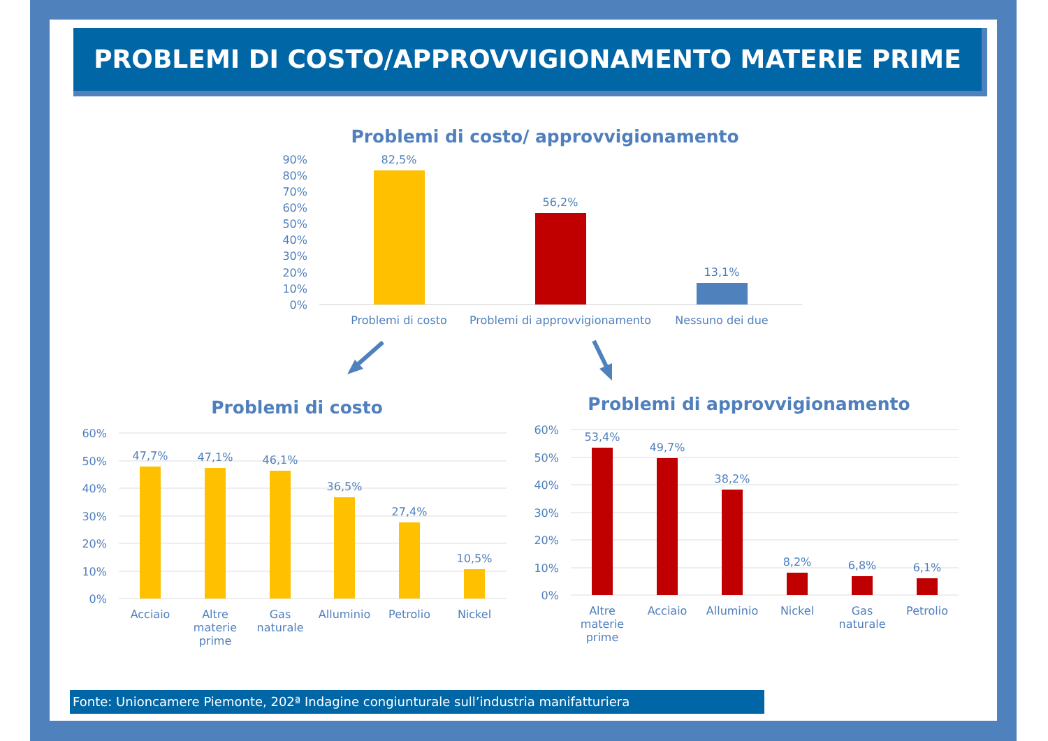PROBLEMI DI COSTO/APPROVVIGIONAMENTO MATERIE PRIME
Problemi di costo/ approvvigionamento
90%
80%
70%
60%
50%
40%
30%
20%
10%
0%
82,5%
56,2%
13,1%
Problemi di costo
Problemi di approvvigionamento
Nessuno dei due
Problemi di costo
Problemi di approvvigionamento
60%
50%
40%
30%
20%
10%
0%
60%
50%
40%
30%
20%
10%
0%
47,7%
47,1%
46,1%
36,5%
27,4%
10,5%
Acciaio
Altre
materie
prime
Gas
naturale
Alluminio
Petrolio
Nickel
53,4%
49,7%
38,2%
8,2%
6,8%
6,1%
Altre
materie
prime
Acciaio
Alluminio
Nickel
Gas
naturale
Petrolio
Fonte: Unioncamere Piemonte, 202ª Indagine congiunturale sull’industria manifatturiera